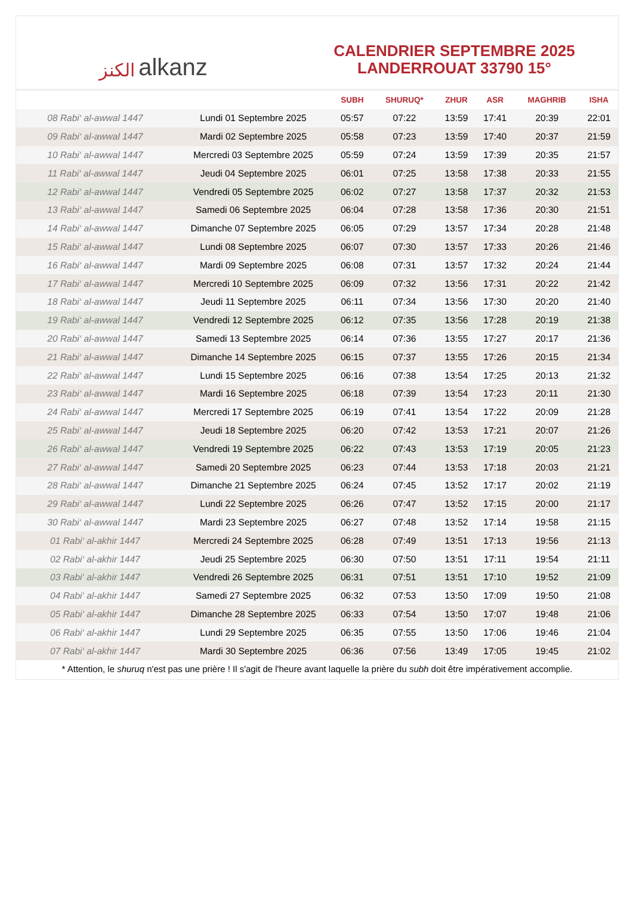ﺍﻟﻜﻨﺰ alkanz
CALENDRIER SEPTEMBRE 2025
LANDERROUAT 33790 15°
| | | SUBH | SHURUQ* | ZHUR | ASR | MAGHRIB | ISHA |
| --- | --- | --- | --- | --- | --- | --- | --- |
| 08 Rabi‘ al-awwal 1447 | Lundi 01 Septembre 2025 | 05:57 | 07:22 | 13:59 | 17:41 | 20:39 | 22:01 |
| 09 Rabi‘ al-awwal 1447 | Mardi 02 Septembre 2025 | 05:58 | 07:23 | 13:59 | 17:40 | 20:37 | 21:59 |
| 10 Rabi‘ al-awwal 1447 | Mercredi 03 Septembre 2025 | 05:59 | 07:24 | 13:59 | 17:39 | 20:35 | 21:57 |
| 11 Rabi‘ al-awwal 1447 | Jeudi 04 Septembre 2025 | 06:01 | 07:25 | 13:58 | 17:38 | 20:33 | 21:55 |
| 12 Rabi‘ al-awwal 1447 | Vendredi 05 Septembre 2025 | 06:02 | 07:27 | 13:58 | 17:37 | 20:32 | 21:53 |
| 13 Rabi‘ al-awwal 1447 | Samedi 06 Septembre 2025 | 06:04 | 07:28 | 13:58 | 17:36 | 20:30 | 21:51 |
| 14 Rabi‘ al-awwal 1447 | Dimanche 07 Septembre 2025 | 06:05 | 07:29 | 13:57 | 17:34 | 20:28 | 21:48 |
| 15 Rabi‘ al-awwal 1447 | Lundi 08 Septembre 2025 | 06:07 | 07:30 | 13:57 | 17:33 | 20:26 | 21:46 |
| 16 Rabi‘ al-awwal 1447 | Mardi 09 Septembre 2025 | 06:08 | 07:31 | 13:57 | 17:32 | 20:24 | 21:44 |
| 17 Rabi‘ al-awwal 1447 | Mercredi 10 Septembre 2025 | 06:09 | 07:32 | 13:56 | 17:31 | 20:22 | 21:42 |
| 18 Rabi‘ al-awwal 1447 | Jeudi 11 Septembre 2025 | 06:11 | 07:34 | 13:56 | 17:30 | 20:20 | 21:40 |
| 19 Rabi‘ al-awwal 1447 | Vendredi 12 Septembre 2025 | 06:12 | 07:35 | 13:56 | 17:28 | 20:19 | 21:38 |
| 20 Rabi‘ al-awwal 1447 | Samedi 13 Septembre 2025 | 06:14 | 07:36 | 13:55 | 17:27 | 20:17 | 21:36 |
| 21 Rabi‘ al-awwal 1447 | Dimanche 14 Septembre 2025 | 06:15 | 07:37 | 13:55 | 17:26 | 20:15 | 21:34 |
| 22 Rabi‘ al-awwal 1447 | Lundi 15 Septembre 2025 | 06:16 | 07:38 | 13:54 | 17:25 | 20:13 | 21:32 |
| 23 Rabi‘ al-awwal 1447 | Mardi 16 Septembre 2025 | 06:18 | 07:39 | 13:54 | 17:23 | 20:11 | 21:30 |
| 24 Rabi‘ al-awwal 1447 | Mercredi 17 Septembre 2025 | 06:19 | 07:41 | 13:54 | 17:22 | 20:09 | 21:28 |
| 25 Rabi‘ al-awwal 1447 | Jeudi 18 Septembre 2025 | 06:20 | 07:42 | 13:53 | 17:21 | 20:07 | 21:26 |
| 26 Rabi‘ al-awwal 1447 | Vendredi 19 Septembre 2025 | 06:22 | 07:43 | 13:53 | 17:19 | 20:05 | 21:23 |
| 27 Rabi‘ al-awwal 1447 | Samedi 20 Septembre 2025 | 06:23 | 07:44 | 13:53 | 17:18 | 20:03 | 21:21 |
| 28 Rabi‘ al-awwal 1447 | Dimanche 21 Septembre 2025 | 06:24 | 07:45 | 13:52 | 17:17 | 20:02 | 21:19 |
| 29 Rabi‘ al-awwal 1447 | Lundi 22 Septembre 2025 | 06:26 | 07:47 | 13:52 | 17:15 | 20:00 | 21:17 |
| 30 Rabi‘ al-awwal 1447 | Mardi 23 Septembre 2025 | 06:27 | 07:48 | 13:52 | 17:14 | 19:58 | 21:15 |
| 01 Rabi‘ al-akhir 1447 | Mercredi 24 Septembre 2025 | 06:28 | 07:49 | 13:51 | 17:13 | 19:56 | 21:13 |
| 02 Rabi‘ al-akhir 1447 | Jeudi 25 Septembre 2025 | 06:30 | 07:50 | 13:51 | 17:11 | 19:54 | 21:11 |
| 03 Rabi‘ al-akhir 1447 | Vendredi 26 Septembre 2025 | 06:31 | 07:51 | 13:51 | 17:10 | 19:52 | 21:09 |
| 04 Rabi‘ al-akhir 1447 | Samedi 27 Septembre 2025 | 06:32 | 07:53 | 13:50 | 17:09 | 19:50 | 21:08 |
| 05 Rabi‘ al-akhir 1447 | Dimanche 28 Septembre 2025 | 06:33 | 07:54 | 13:50 | 17:07 | 19:48 | 21:06 |
| 06 Rabi‘ al-akhir 1447 | Lundi 29 Septembre 2025 | 06:35 | 07:55 | 13:50 | 17:06 | 19:46 | 21:04 |
| 07 Rabi‘ al-akhir 1447 | Mardi 30 Septembre 2025 | 06:36 | 07:56 | 13:49 | 17:05 | 19:45 | 21:02 |
* Attention, le shuruq n'est pas une prière ! Il s'agit de l'heure avant laquelle la prière du subh doit être impérativement accomplie.